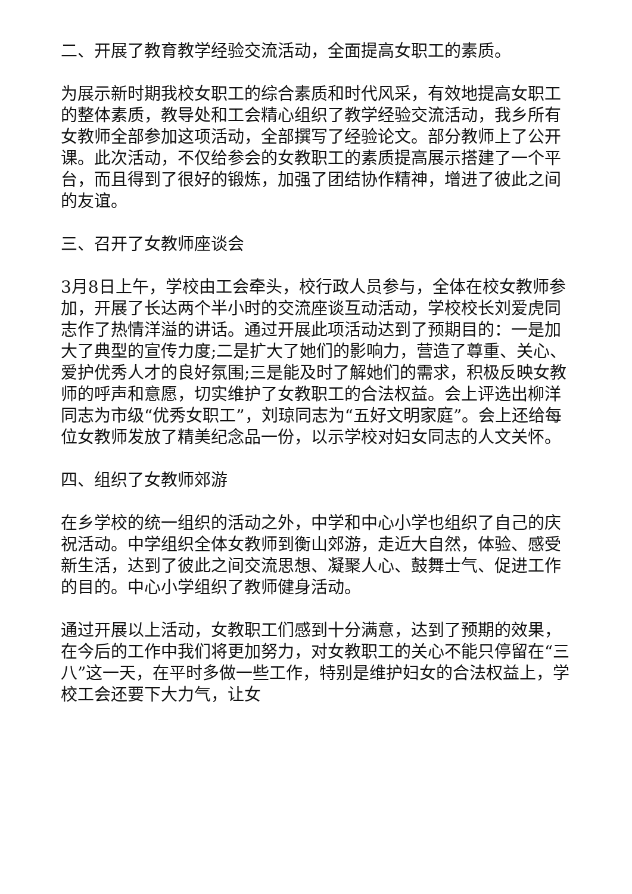二、开展了教育教学经验交流活动，全面提高女职工的素质。
为展示新时期我校女职工的综合素质和时代风采，有效地提高女职工的整体素质，教导处和工会精心组织了教学经验交流活动，我乡所有女教师全部参加这项活动，全部撰写了经验论文。部分教师上了公开课。此次活动，不仅给参会的女教职工的素质提高展示搭建了一个平台，而且得到了很好的锻炼，加强了团结协作精神，增进了彼此之间的友谊。
三、召开了女教师座谈会
3月8日上午，学校由工会牵头，校行政人员参与，全体在校女教师参加，开展了长达两个半小时的交流座谈互动活动，学校校长刘爱虎同志作了热情洋溢的讲话。通过开展此项活动达到了预期目的：一是加大了典型的宣传力度;二是扩大了她们的影响力，营造了尊重、关心、爱护优秀人才的良好氛围;三是能及时了解她们的需求，积极反映女教师的呼声和意愿，切实维护了女教职工的合法权益。会上评选出柳洋同志为市级“优秀女职工”，刘琼同志为“五好文明家庭”。会上还给每位女教师发放了精美纪念品一份，以示学校对妇女同志的人文关怀。
四、组织了女教师郊游
在乡学校的统一组织的活动之外，中学和中心小学也组织了自己的庆祝活动。中学组织全体女教师到衡山郊游，走近大自然，体验、感受新生活，达到了彼此之间交流思想、凝聚人心、鼓舞士气、促进工作的目的。中心小学组织了教师健身活动。
通过开展以上活动，女教职工们感到十分满意，达到了预期的效果，在今后的工作中我们将更加努力，对女教职工的关心不能只停留在“三八”这一天，在平时多做一些工作，特别是维护妇女的合法权益上，学校工会还要下大力气，让女